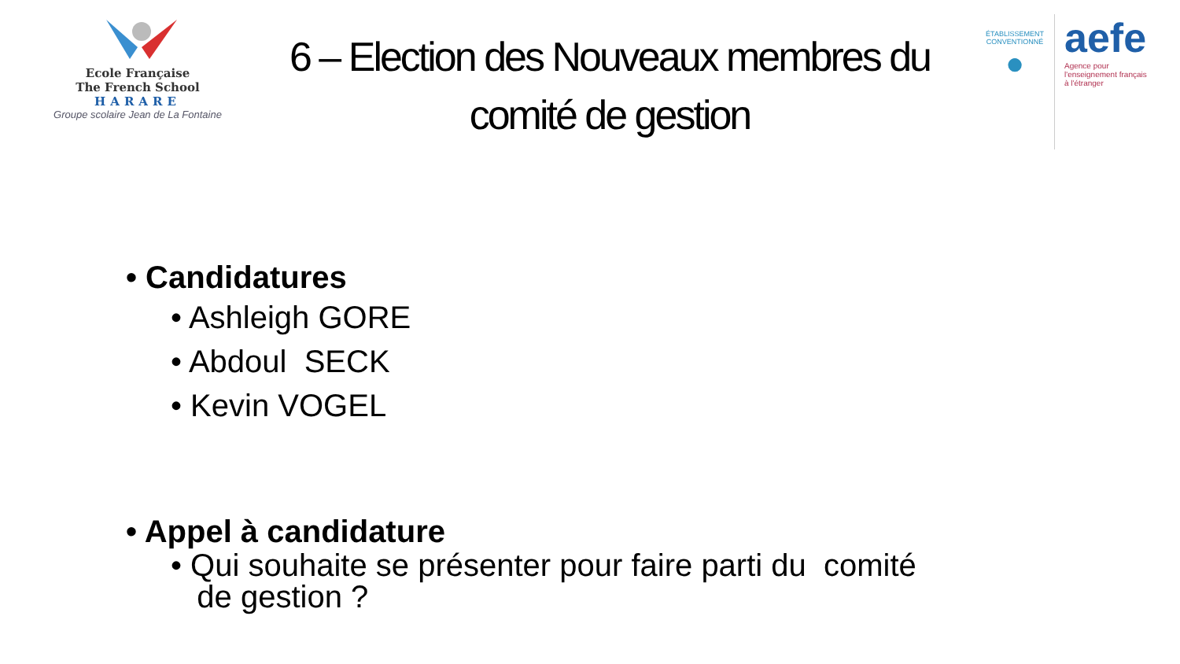Ecole Française
The French School
HARARE
Groupe scolaire Jean de La Fontaine
6 – Election des Nouveaux membres du
comité de gestion
ÉTABLISSEMENT
CONVENTIONNÉ
●
aefe
Agence pour
l'enseignement français
à l'étranger
• Candidatures
• Ashleigh GORE
• Abdoul SECK
• Kevin VOGEL
• Appel à candidature
• Qui souhaite se présenter pour faire parti du comité
de gestion ?